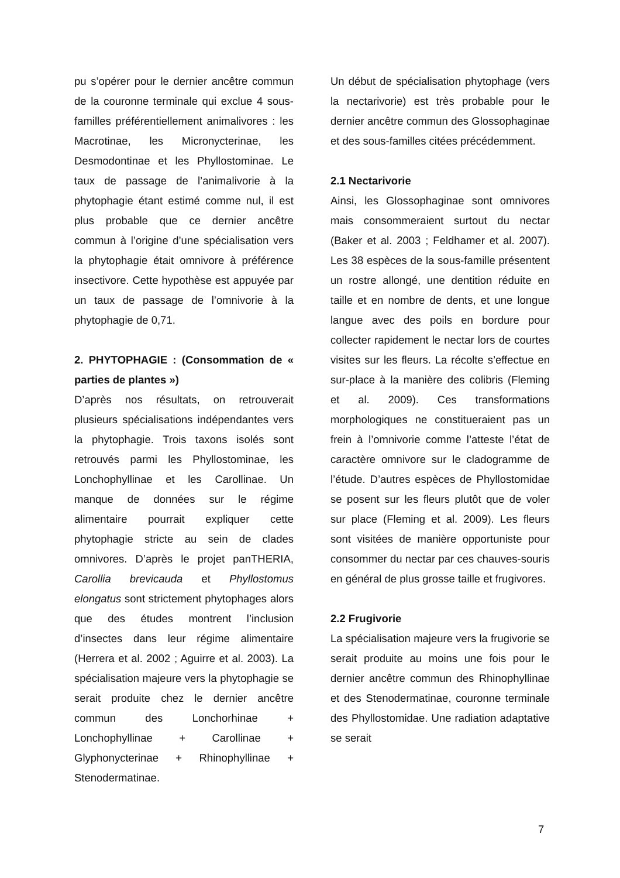pu s’opérer pour le dernier ancêtre commun de la couronne terminale qui exclue 4 sous-familles préférentiellement animalivores : les Macrotinae, les Micronycterinae, les Desmodontinae et les Phyllostominae. Le taux de passage de l’animalivorie à la phytophagie étant estimé comme nul, il est plus probable que ce dernier ancêtre commun à l’origine d’une spécialisation vers la phytophagie était omnivore à préférence insectivore. Cette hypothèse est appuyée par un taux de passage de l’omnivorie à la phytophagie de 0,71.
2. PHYTOPHAGIE : (Consommation de « parties de plantes »)
D’après nos résultats, on retrouverait plusieurs spécialisations indépendantes vers la phytophagie. Trois taxons isolés sont retrouvés parmi les Phyllostominae, les Lonchophyllinae et les Carollinae. Un manque de données sur le régime alimentaire pourrait expliquer cette phytophagie stricte au sein de clades omnivores. D’après le projet panTHERIA, Carollia brevicauda et Phyllostomus elongatus sont strictement phytophages alors que des études montrent l’inclusion d’insectes dans leur régime alimentaire (Herrera et al. 2002 ; Aguirre et al. 2003). La spécialisation majeure vers la phytophagie se serait produite chez le dernier ancêtre commun des Lonchorhinae + Lonchophyllinae + Carollinae + Glyphonycterinae + Rhinophyllinae + Stenodermatinae.
Un début de spécialisation phytophage (vers la nectarivorie) est très probable pour le dernier ancêtre commun des Glossophaginae et des sous-familles citées précédemment.
2.1 Nectarivorie
Ainsi, les Glossophaginae sont omnivores mais consommeraient surtout du nectar (Baker et al. 2003 ; Feldhamer et al. 2007). Les 38 espèces de la sous-famille présentent un rostre allongé, une dentition réduite en taille et en nombre de dents, et une longue langue avec des poils en bordure pour collecter rapidement le nectar lors de courtes visites sur les fleurs. La récolte s’effectue en sur-place à la manière des colibris (Fleming et al. 2009). Ces transformations morphologiques ne constitueraient pas un frein à l’omnivorie comme l’atteste l’état de caractère omnivore sur le cladogramme de l’étude. D’autres espèces de Phyllostomidae se posent sur les fleurs plutôt que de voler sur place (Fleming et al. 2009). Les fleurs sont visitées de manière opportuniste pour consommer du nectar par ces chauves-souris en général de plus grosse taille et frugivores.
2.2 Frugivorie
La spécialisation majeure vers la frugivorie se serait produite au moins une fois pour le dernier ancêtre commun des Rhinophyllinae et des Stenodermatinae, couronne terminale des Phyllostomidae. Une radiation adaptative se serait
7